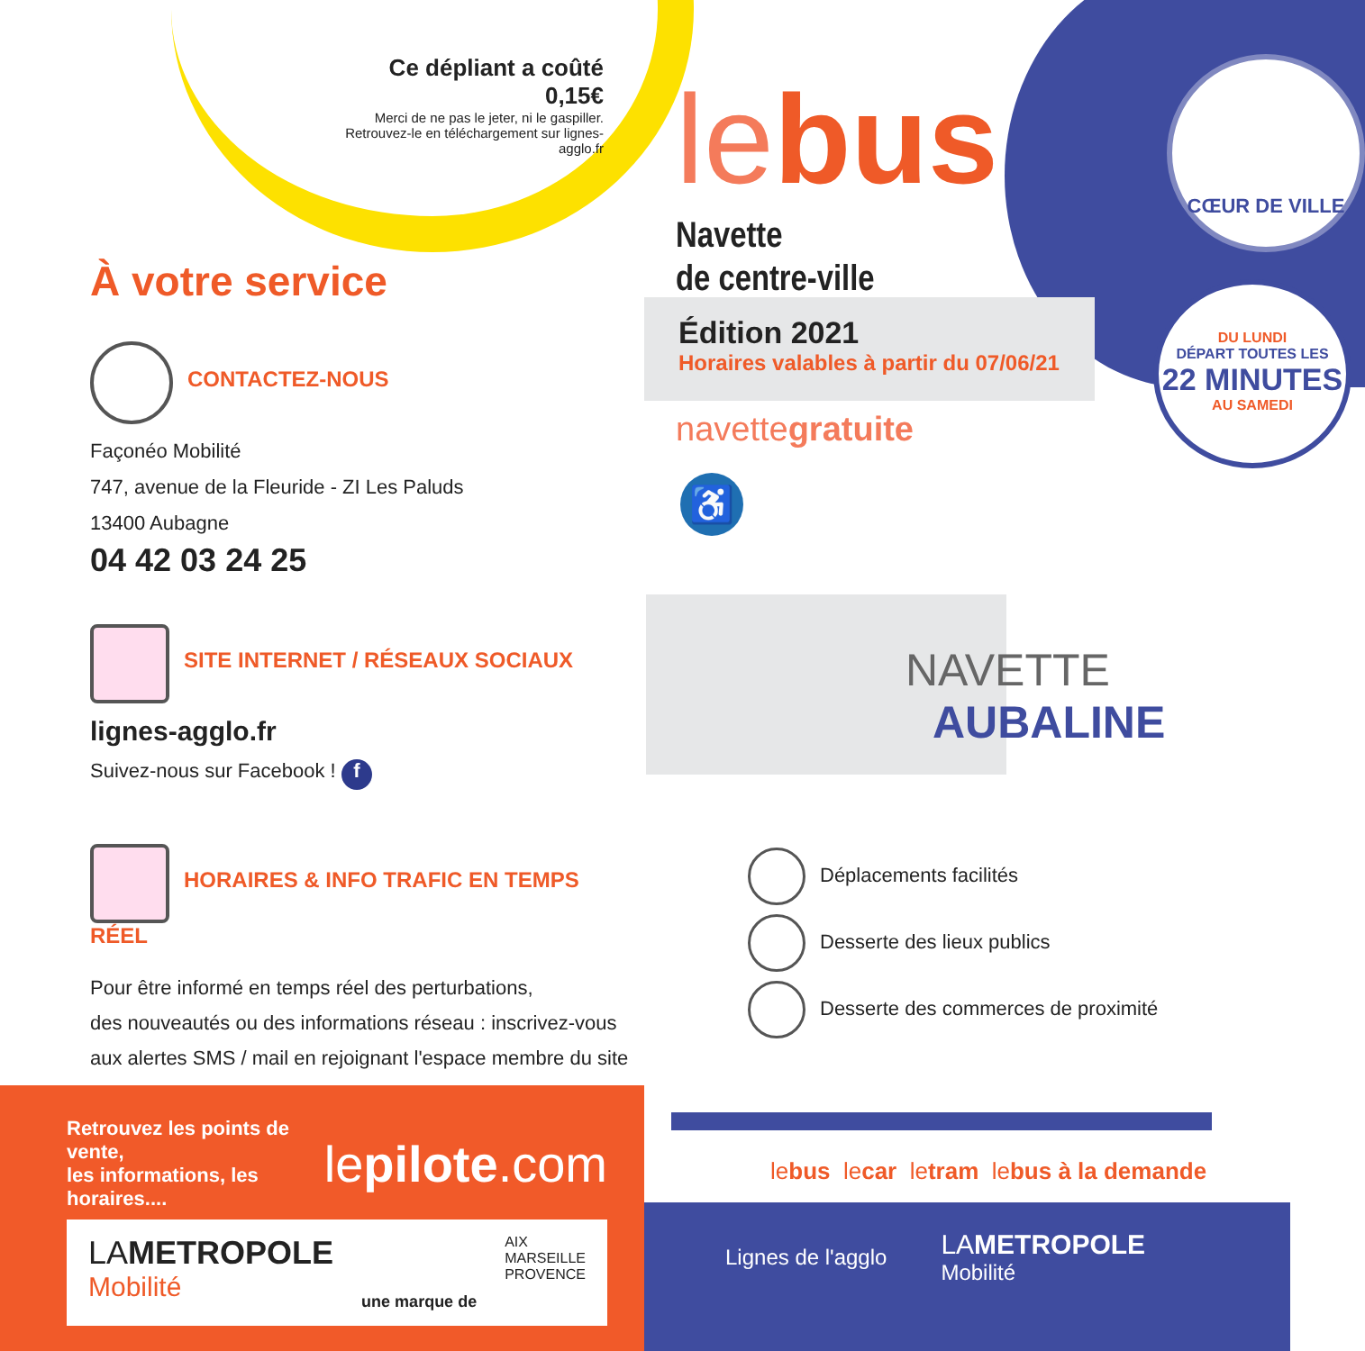Ce dépliant a coûté 0,15€
Merci de ne pas le jeter, ni le gaspiller.
Retrouvez-le en téléchargement sur lignes-agglo.fr
À votre service
CONTACTEZ-NOUS
Façonéo Mobilité
747, avenue de la Fleuride - ZI Les Paluds
13400 Aubagne
04 42 03 24 25
SITE INTERNET / RÉSEAUX SOCIAUX
lignes-agglo.fr
Suivez-nous sur Facebook ! f
HORAIRES & INFO TRAFIC EN TEMPS RÉEL
Pour être informé en temps réel des perturbations,
des nouveautés ou des informations réseau : inscrivez-vous
aux alertes SMS / mail en rejoignant l'espace membre du site !
Retrouvez les points de vente,
les informations, les horaires....
lepilote.com
LAMETROPOLE
Mobilité
une marque de AIX
MARSEILLE
PROVENCE
CŒUR DE VILLE
le bus
Navette
de centre-ville
Édition 2021
Horaires valables à partir du 07/06/21
DU LUNDI
DÉPART TOUTES LES
22 MINUTES
AU SAMEDI
navettegratuite
♿
NAVETTE
AUBALINE
Déplacements facilités
Desserte des lieux publics
Desserte des commerces de proximité
lebus lecar letram lebus à la demande
Lignes de l'agglo
LAMETROPOLE
Mobilité